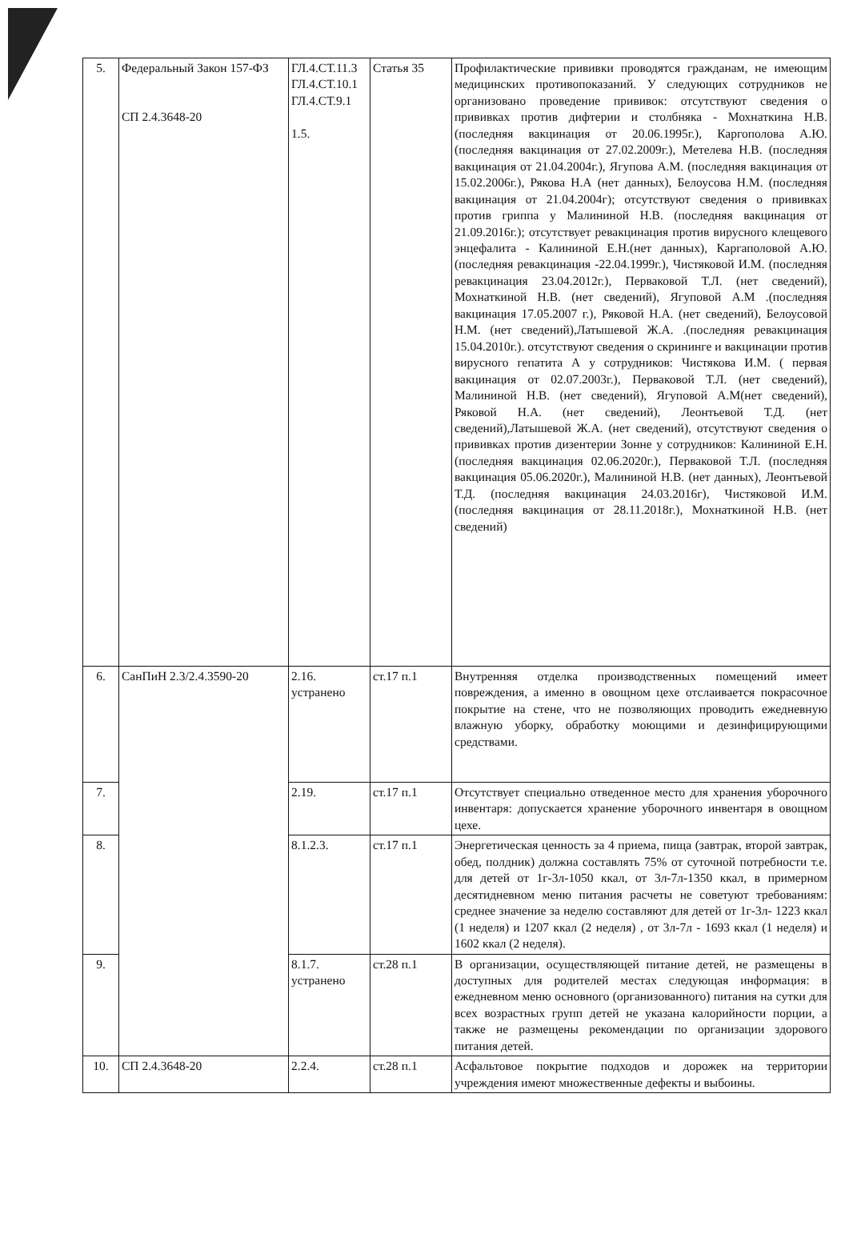| 5. | Федеральный Закон 157-ФЗ СП 2.4.3648-20 | ГЛ.4.СТ.11.3 ГЛ.4.СТ.10.1 ГЛ.4.СТ.9.1 1.5. | Статья 35 | Профилактические прививки проводятся гражданам, не имеющим медицинских противопоказаний. У следующих сотрудников не организовано проведение прививок: отсутствуют сведения о прививках против дифтерии и столбняка - Мохнаткина Н.В. (последняя вакцинация от 20.06.1995г.), Каргополова А.Ю. (последняя вакцинация от 27.02.2009г.), Метелева Н.В. (последняя вакцинация от 21.04.2004г.), Ягупова А.М. (последняя вакцинация от 15.02.2006г.), Рякова Н.А (нет данных), Белоусова Н.М. (последняя вакцинация от 21.04.2004г); отсутствуют сведения о прививках против гриппа у Малининой Н.В. (последняя вакцинация от 21.09.2016г.); отсутствует ревакцинация против вирусного клещевого энцефалита - Калининой Е.Н.(нет данных), Каргаполовой А.Ю.(последняя ревакцинация -22.04.1999г.), Чистяковой И.М. (последняя ревакцинация 23.04.2012г.), Перваковой Т.Л. (нет сведений), Мохнаткиной Н.В. (нет сведений), Ягуповой А.М .(последняя вакцинация 17.05.2007 г.), Ряковой Н.А. (нет сведений), Белоусовой Н.М. (нет сведений),Латышевой Ж.А. .(последняя ревакцинация 15.04.2010г.). отсутствуют сведения о скрининге и вакцинации против вирусного гепатита А у сотрудников: Чистякова И.М. ( первая вакцинация от 02.07.2003г.), Перваковой Т.Л. (нет сведений), Малининой Н.В. (нет сведений), Ягуповой А.М(нет сведений), Ряковой Н.А. (нет сведений), Леонтьевой Т.Д. (нет сведений),Латышевой Ж.А. (нет сведений), отсутствуют сведения о прививках против дизентерии Зонне у сотрудников: Калининой Е.Н. (последняя вакцинация 02.06.2020г.), Перваковой Т.Л. (последняя вакцинация 05.06.2020г.), Малининой Н.В. (нет данных), Леонтьевой Т.Д. (последняя вакцинация 24.03.2016г), Чистяковой И.М. (последняя вакцинация от 28.11.2018г.), Мохнаткиной Н.В. (нет сведений) |
| 6. | СанПиН 2.3/2.4.3590-20 | 2.16. устранено | ст.17 п.1 | Внутренняя отделка производственных помещений имеет повреждения, а именно в овощном цехе отслаивается покрасочное покрытие на стене, что не позволяющих проводить ежедневную влажную уборку, обработку моющими и дезинфицирующими средствами. |
| 7. | | 2.19. | ст.17 п.1 | Отсутствует специально отведенное место для хранения уборочного инвентаря: допускается хранение уборочного инвентаря в овощном цехе. |
| 8. | | 8.1.2.3. | ст.17 п.1 | Энергетическая ценность за 4 приема, пища (завтрак, второй завтрак, обед, полдник) должна составлять 75% от суточной потребности т.е. для детей от 1г-3л-1050 ккал, от 3л-7л-1350 ккал, в примерном десятидневном меню питания расчеты не советуют требованиям: среднее значение за неделю составляют для детей от 1г-3л- 1223 ккал (1 неделя) и 1207 ккал (2 неделя) , от 3л-7л - 1693 ккал (1 неделя) и 1602 ккал (2 неделя). |
| 9. | | 8.1.7. устранено | ст.28 п.1 | В организации, осуществляющей питание детей, не размещены в доступных для родителей местах следующая информация: в ежедневном меню основного (организованного) питания на сутки для всех возрастных групп детей не указана калорийности порции, а также не размещены рекомендации по организации здорового питания детей. |
| 10. | СП 2.4.3648-20 | 2.2.4. | ст.28 п.1 | Асфальтовое покрытие подходов и дорожек на территории учреждения имеют множественные дефекты и выбоины. |